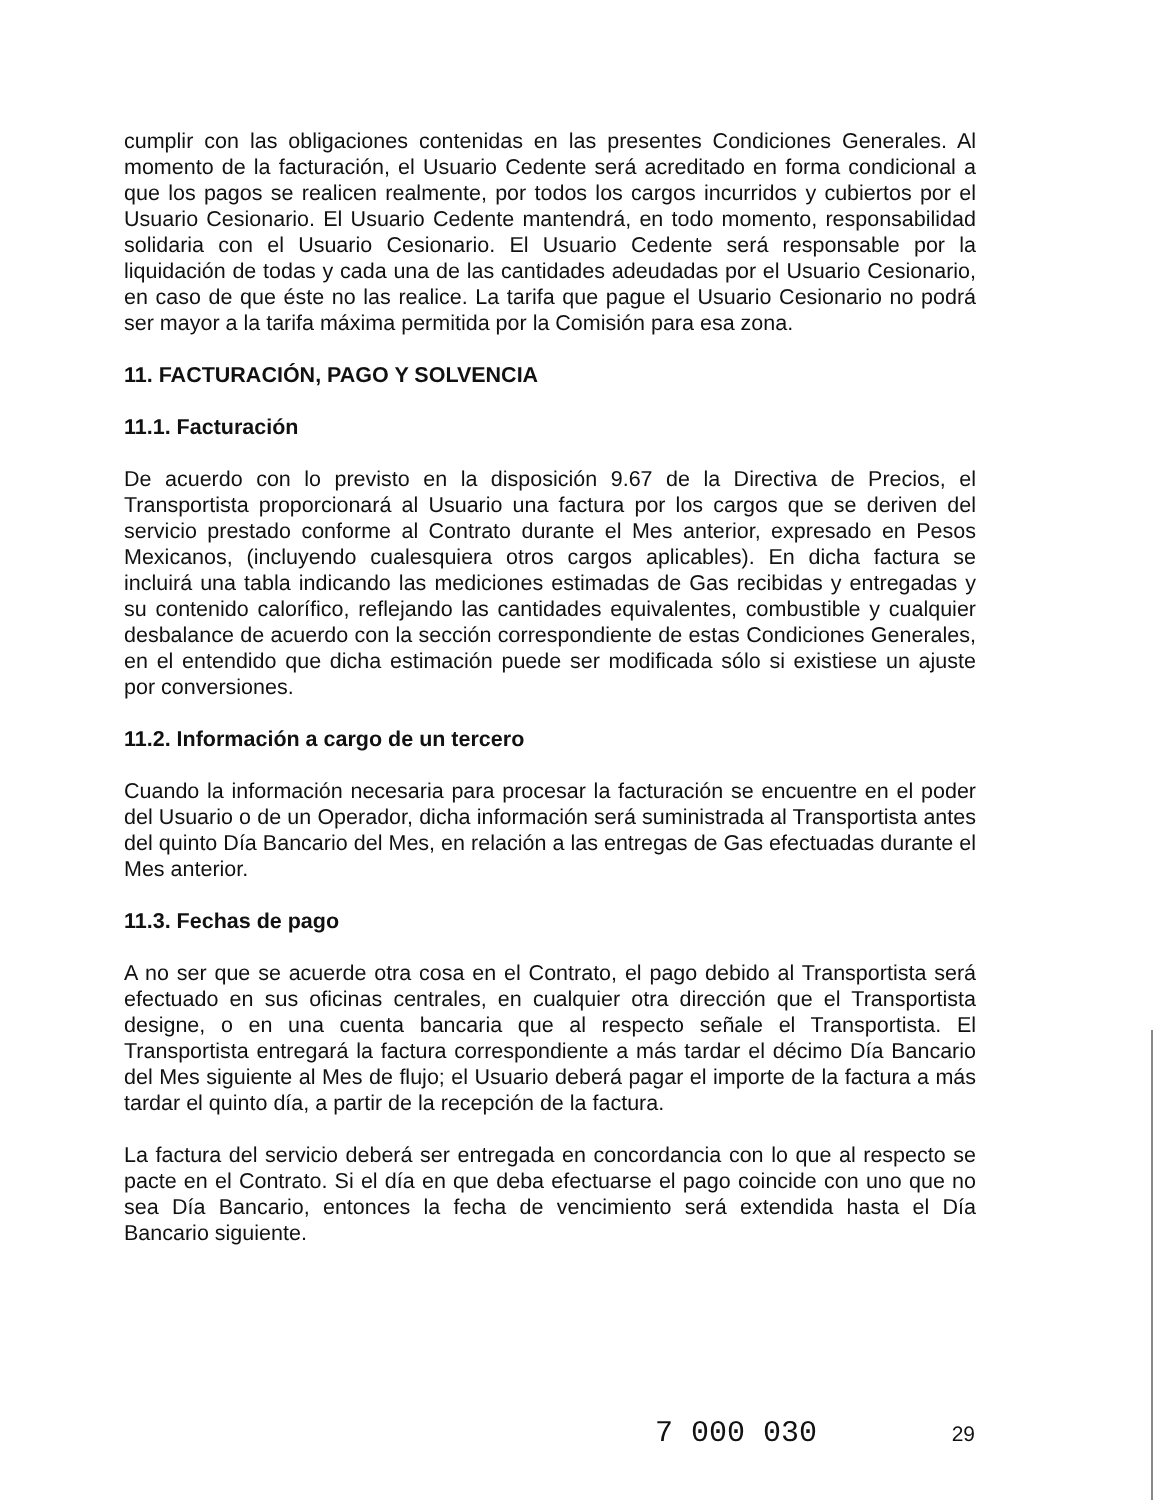cumplir con las obligaciones contenidas en las presentes Condiciones Generales. Al momento de la facturación, el Usuario Cedente será acreditado en forma condicional a que los pagos se realicen realmente, por todos los cargos incurridos y cubiertos por el Usuario Cesionario. El Usuario Cedente mantendrá, en todo momento, responsabilidad solidaria con el Usuario Cesionario. El Usuario Cedente será responsable por la liquidación de todas y cada una de las cantidades adeudadas por el Usuario Cesionario, en caso de que éste no las realice. La tarifa que pague el Usuario Cesionario no podrá ser mayor a la tarifa máxima permitida por la Comisión para esa zona.
11. FACTURACIÓN, PAGO Y SOLVENCIA
11.1. Facturación
De acuerdo con lo previsto en la disposición 9.67 de la Directiva de Precios, el Transportista proporcionará al Usuario una factura por los cargos que se deriven del servicio prestado conforme al Contrato durante el Mes anterior, expresado en Pesos Mexicanos, (incluyendo cualesquiera otros cargos aplicables). En dicha factura se incluirá una tabla indicando las mediciones estimadas de Gas recibidas y entregadas y su contenido calorífico, reflejando las cantidades equivalentes, combustible y cualquier desbalance de acuerdo con la sección correspondiente de estas Condiciones Generales, en el entendido que dicha estimación puede ser modificada sólo si existiese un ajuste por conversiones.
11.2. Información a cargo de un tercero
Cuando la información necesaria para procesar la facturación se encuentre en el poder del Usuario o de un Operador, dicha información será suministrada al Transportista antes del quinto Día Bancario del Mes, en relación a las entregas de Gas efectuadas durante el Mes anterior.
11.3. Fechas de pago
A no ser que se acuerde otra cosa en el Contrato, el pago debido al Transportista será efectuado en sus oficinas centrales, en cualquier otra dirección que el Transportista designe, o en una cuenta bancaria que al respecto señale el Transportista. El Transportista entregará la factura correspondiente a más tardar el décimo Día Bancario del Mes siguiente al Mes de flujo; el Usuario deberá pagar el importe de la factura a más tardar el quinto día, a partir de la recepción de la factura.
La factura del servicio deberá ser entregada en concordancia con lo que al respecto se pacte en el Contrato. Si el día en que deba efectuarse el pago coincide con uno que no sea Día Bancario, entonces la fecha de vencimiento será extendida hasta el Día Bancario siguiente.
7 000 030 29